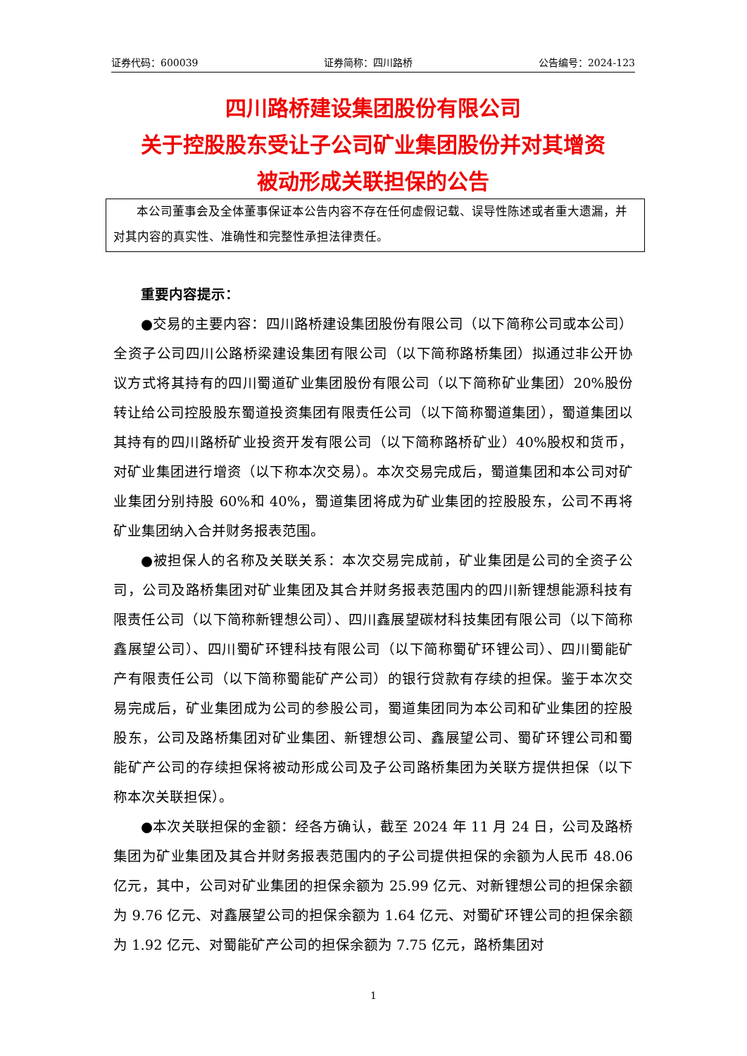证券代码：600039 证券简称：四川路桥 公告编号：2024-123
四川路桥建设集团股份有限公司
关于控股股东受让子公司矿业集团股份并对其增资
被动形成关联担保的公告
本公司董事会及全体董事保证本公告内容不存在任何虚假记载、误导性陈述或者重大遗漏，并对其内容的真实性、准确性和完整性承担法律责任。
重要内容提示：
●交易的主要内容：四川路桥建设集团股份有限公司（以下简称公司或本公司）全资子公司四川公路桥梁建设集团有限公司（以下简称路桥集团）拟通过非公开协议方式将其持有的四川蜀道矿业集团股份有限公司（以下简称矿业集团）20%股份转让给公司控股股东蜀道投资集团有限责任公司（以下简称蜀道集团），蜀道集团以其持有的四川路桥矿业投资开发有限公司（以下简称路桥矿业）40%股权和货币，对矿业集团进行增资（以下称本次交易）。本次交易完成后，蜀道集团和本公司对矿业集团分别持股 60%和 40%，蜀道集团将成为矿业集团的控股股东，公司不再将矿业集团纳入合并财务报表范围。
●被担保人的名称及关联关系：本次交易完成前，矿业集团是公司的全资子公司，公司及路桥集团对矿业集团及其合并财务报表范围内的四川新锂想能源科技有限责任公司（以下简称新锂想公司）、四川鑫展望碳材科技集团有限公司（以下简称鑫展望公司）、四川蜀矿环锂科技有限公司（以下简称蜀矿环锂公司）、四川蜀能矿产有限责任公司（以下简称蜀能矿产公司）的银行贷款有存续的担保。鉴于本次交易完成后，矿业集团成为公司的参股公司，蜀道集团同为本公司和矿业集团的控股股东，公司及路桥集团对矿业集团、新锂想公司、鑫展望公司、蜀矿环锂公司和蜀能矿产公司的存续担保将被动形成公司及子公司路桥集团为关联方提供担保（以下称本次关联担保）。
●本次关联担保的金额：经各方确认，截至 2024 年 11 月 24 日，公司及路桥集团为矿业集团及其合并财务报表范围内的子公司提供担保的余额为人民币 48.06 亿元，其中，公司对矿业集团的担保余额为 25.99 亿元、对新锂想公司的担保余额为 9.76 亿元、对鑫展望公司的担保余额为 1.64 亿元、对蜀矿环锂公司的担保余额为 1.92 亿元、对蜀能矿产公司的担保余额为 7.75 亿元，路桥集团对
1